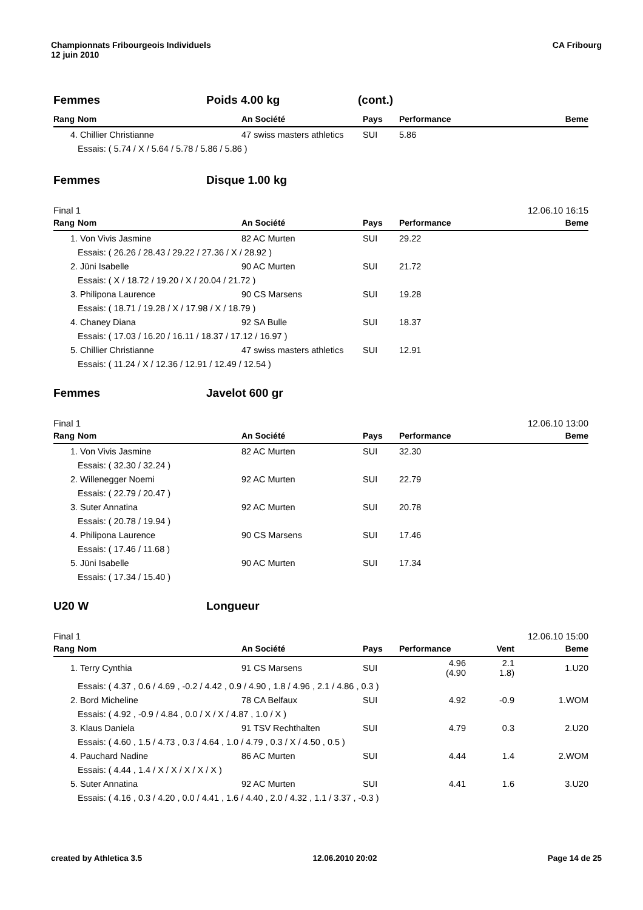Championnats Fribourgeois Individuels
12 juin 2010
CA Fribourg
Femmes Poids 4.00 kg (cont.)
| Rang | Nom | An Société | Pays | Performance | Beme |
| --- | --- | --- | --- | --- | --- |
| 4. | Chillier Christianne | 47 swiss masters athletics | SUI | 5.86 | |
| | Essais: ( 5.74 / X / 5.64 / 5.78 / 5.86 / 5.86 ) | | | | |
Femmes Disque 1.00 kg
Final 1 12.06.10 16:15
| Rang | Nom | An Société | Pays | Performance | Beme |
| --- | --- | --- | --- | --- | --- |
| 1. | Von Vivis Jasmine | 82 AC Murten | SUI | 29.22 | |
| | Essais: ( 26.26 / 28.43 / 29.22 / 27.36 / X / 28.92 ) | | | | |
| 2. | Jüni Isabelle | 90 AC Murten | SUI | 21.72 | |
| | Essais: ( X / 18.72 / 19.20 / X / 20.04 / 21.72 ) | | | | |
| 3. | Philipona Laurence | 90 CS Marsens | SUI | 19.28 | |
| | Essais: ( 18.71 / 19.28 / X / 17.98 / X / 18.79 ) | | | | |
| 4. | Chaney Diana | 92 SA Bulle | SUI | 18.37 | |
| | Essais: ( 17.03 / 16.20 / 16.11 / 18.37 / 17.12 / 16.97 ) | | | | |
| 5. | Chillier Christianne | 47 swiss masters athletics | SUI | 12.91 | |
| | Essais: ( 11.24 / X / 12.36 / 12.91 / 12.49 / 12.54 ) | | | | |
Femmes Javelot 600 gr
Final 1 12.06.10 13:00
| Rang | Nom | An Société | Pays | Performance | Beme |
| --- | --- | --- | --- | --- | --- |
| 1. | Von Vivis Jasmine | 82 AC Murten | SUI | 32.30 | |
| | Essais: ( 32.30 / 32.24 ) | | | | |
| 2. | Willenegger Noemi | 92 AC Murten | SUI | 22.79 | |
| | Essais: ( 22.79 / 20.47 ) | | | | |
| 3. | Suter Annatina | 92 AC Murten | SUI | 20.78 | |
| | Essais: ( 20.78 / 19.94 ) | | | | |
| 4. | Philipona Laurence | 90 CS Marsens | SUI | 17.46 | |
| | Essais: ( 17.46 / 11.68 ) | | | | |
| 5. | Jüni Isabelle | 90 AC Murten | SUI | 17.34 | |
| | Essais: ( 17.34 / 15.40 ) | | | | |
U20 W Longueur
Final 1 12.06.10 15:00
| Rang | Nom | An Société | Pays | Performance | Vent | Beme |
| --- | --- | --- | --- | --- | --- | --- |
| 1. | Terry Cynthia | 91 CS Marsens | SUI | 4.96 (4.90 | 2.1 1.8) | 1.U20 |
| | Essais: ( 4.37 , 0.6 / 4.69 , -0.2 / 4.42 , 0.9 / 4.90 , 1.8 / 4.96 , 2.1 / 4.86 , 0.3 ) | | | | | |
| 2. | Bord Micheline | 78 CA Belfaux | SUI | 4.92 | -0.9 | 1.WOM |
| | Essais: ( 4.92 , -0.9 / 4.84 , 0.0 / X / X / 4.87 , 1.0 / X ) | | | | | |
| 3. | Klaus Daniela | 91 TSV Rechthalten | SUI | 4.79 | 0.3 | 2.U20 |
| | Essais: ( 4.60 , 1.5 / 4.73 , 0.3 / 4.64 , 1.0 / 4.79 , 0.3 / X / 4.50 , 0.5 ) | | | | | |
| 4. | Pauchard Nadine | 86 AC Murten | SUI | 4.44 | 1.4 | 2.WOM |
| | Essais: ( 4.44 , 1.4 / X / X / X / X / X ) | | | | | |
| 5. | Suter Annatina | 92 AC Murten | SUI | 4.41 | 1.6 | 3.U20 |
| | Essais: ( 4.16 , 0.3 / 4.20 , 0.0 / 4.41 , 1.6 / 4.40 , 2.0 / 4.32 , 1.1 / 3.37 , -0.3 ) | | | | | |
created by Athletica 3.5 12.06.2010 20:02 Page 14 de 25